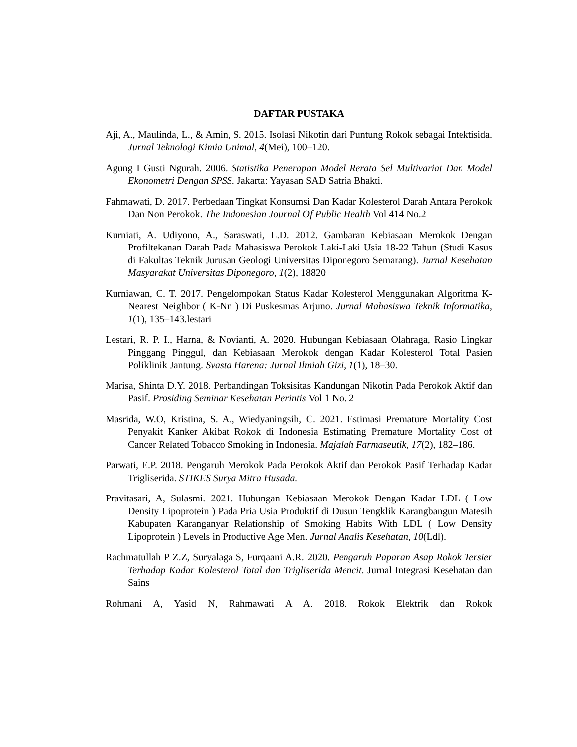DAFTAR PUSTAKA
Aji, A., Maulinda, L., & Amin, S. 2015. Isolasi Nikotin dari Puntung Rokok sebagai Intektisida. Jurnal Teknologi Kimia Unimal, 4(Mei), 100–120.
Agung I Gusti Ngurah. 2006. Statistika Penerapan Model Rerata Sel Multivariat Dan Model Ekonometri Dengan SPSS. Jakarta: Yayasan SAD Satria Bhakti.
Fahmawati, D. 2017. Perbedaan Tingkat Konsumsi Dan Kadar Kolesterol Darah Antara Perokok Dan Non Perokok. The Indonesian Journal Of Public Health Vol 414 No.2
Kurniati, A. Udiyono, A., Saraswati, L.D. 2012. Gambaran Kebiasaan Merokok Dengan Profiltekanan Darah Pada Mahasiswa Perokok Laki-Laki Usia 18-22 Tahun (Studi Kasus di Fakultas Teknik Jurusan Geologi Universitas Diponegoro Semarang). Jurnal Kesehatan Masyarakat Universitas Diponegoro, 1(2), 18820
Kurniawan, C. T. 2017. Pengelompokan Status Kadar Kolesterol Menggunakan Algoritma K-Nearest Neighbor ( K-Nn ) Di Puskesmas Arjuno. Jurnal Mahasiswa Teknik Informatika, 1(1), 135–143.lestari
Lestari, R. P. I., Harna, & Novianti, A. 2020. Hubungan Kebiasaan Olahraga, Rasio Lingkar Pinggang Pinggul, dan Kebiasaan Merokok dengan Kadar Kolesterol Total Pasien Poliklinik Jantung. Svasta Harena: Jurnal Ilmiah Gizi, 1(1), 18–30.
Marisa, Shinta D.Y. 2018. Perbandingan Toksisitas Kandungan Nikotin Pada Perokok Aktif dan Pasif. Prosiding Seminar Kesehatan Perintis Vol 1 No. 2
Masrida, W.O, Kristina, S. A., Wiedyaningsih, C. 2021. Estimasi Premature Mortality Cost Penyakit Kanker Akibat Rokok di Indonesia Estimating Premature Mortality Cost of Cancer Related Tobacco Smoking in Indonesia. Majalah Farmaseutik, 17(2), 182–186.
Parwati, E.P. 2018. Pengaruh Merokok Pada Perokok Aktif dan Perokok Pasif Terhadap Kadar Trigliserida. STIKES Surya Mitra Husada.
Pravitasari, A, Sulasmi. 2021. Hubungan Kebiasaan Merokok Dengan Kadar LDL ( Low Density Lipoprotein ) Pada Pria Usia Produktif di Dusun Tengklik Karangbangun Matesih Kabupaten Karanganyar Relationship of Smoking Habits With LDL ( Low Density Lipoprotein ) Levels in Productive Age Men. Jurnal Analis Kesehatan, 10(Ldl).
Rachmatullah P Z.Z, Suryalaga S, Furqaani A.R. 2020. Pengaruh Paparan Asap Rokok Tersier Terhadap Kadar Kolesterol Total dan Trigliserida Mencit. Jurnal Integrasi Kesehatan dan Sains
Rohmani A, Yasid N, Rahmawati A A. 2018. Rokok Elektrik dan Rokok